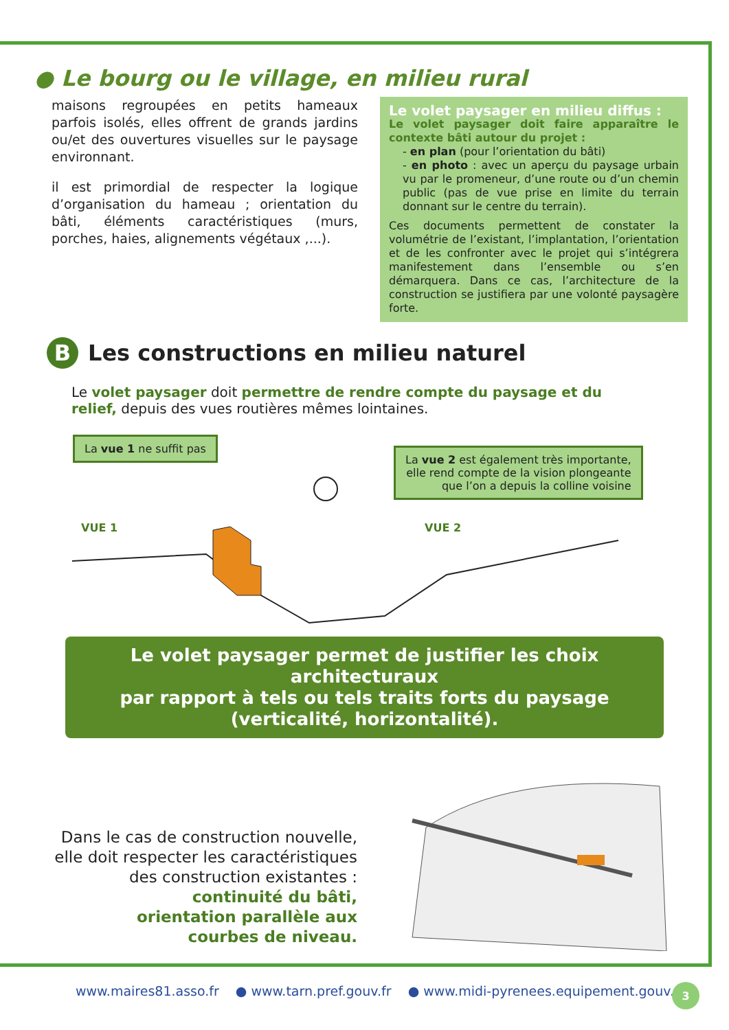● Le bourg ou le village, en milieu rural
maisons regroupées en petits hameaux parfois isolés, elles offrent de grands jardins ou/et des ouvertures visuelles sur le paysage environnant.
il est primordial de respecter la logique d’organisation du hameau ; orientation du bâti, éléments caractéristiques (murs, porches, haies, alignements végétaux ,...).
Le volet paysager en milieu diffus :
Le volet paysager doit faire apparaître le contexte bâti autour du projet :
- en plan (pour l’orientation du bâti)
- en photo : avec un aperçu du paysage urbain vu par le promeneur, d’une route ou d’un chemin public (pas de vue prise en limite du terrain donnant sur le centre du terrain).
Ces documents permettent de constater la volumétrie de l’existant, l’implantation, l’orientation et de les confronter avec le projet qui s’intégrera manifestement dans l’ensemble ou s’en démarquera. Dans ce cas, l’architecture de la construction se justifiera par une volonté paysagère forte.
B Les constructions en milieu naturel
Le volet paysager doit permettre de rendre compte du paysage et du relief, depuis des vues routières mêmes lointaines.
La vue 1 ne suffit pas
La vue 2 est également très importante,
elle rend compte de la vision plongeante
que l’on a depuis la colline voisine
VUE 1 VUE 2
Le volet paysager permet de justifier les choix architecturaux
par rapport à tels ou tels traits forts du paysage
(verticalité, horizontalité).
Dans le cas de construction nouvelle,
elle doit respecter les caractéristiques
des construction existantes :
continuité du bâti,
orientation parallèle aux
courbes de niveau.
www.maires81.asso.fr ● www.tarn.pref.gouv.fr ● www.midi-pyrenees.equipement.gouv.fr
3